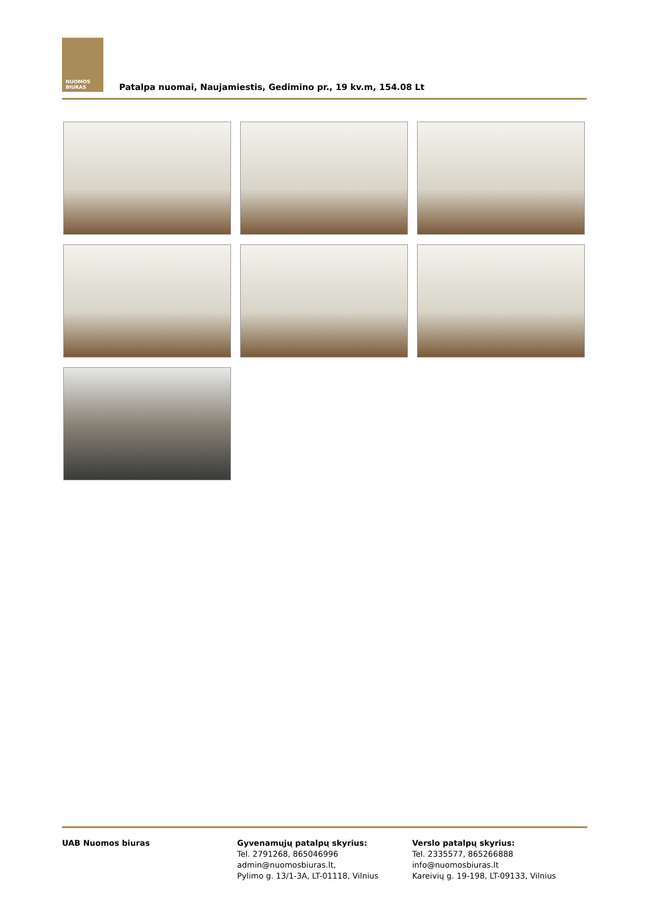NUOMOS
BIURAS
Patalpa nuomai, Naujamiestis, Gedimino pr., 19 kv.m, 154.08 Lt
UAB Nuomos biuras Gyvenamųjų patalpų skyrius:
Tel. 2791268, 865046996
admin@nuomosbiuras.lt,
Pylimo g. 13/1-3A, LT-01118, Vilnius
Verslo patalpų skyrius:
Tel. 2335577, 865266888
info@nuomosbiuras.lt
Kareivių g. 19-198, LT-09133, Vilnius